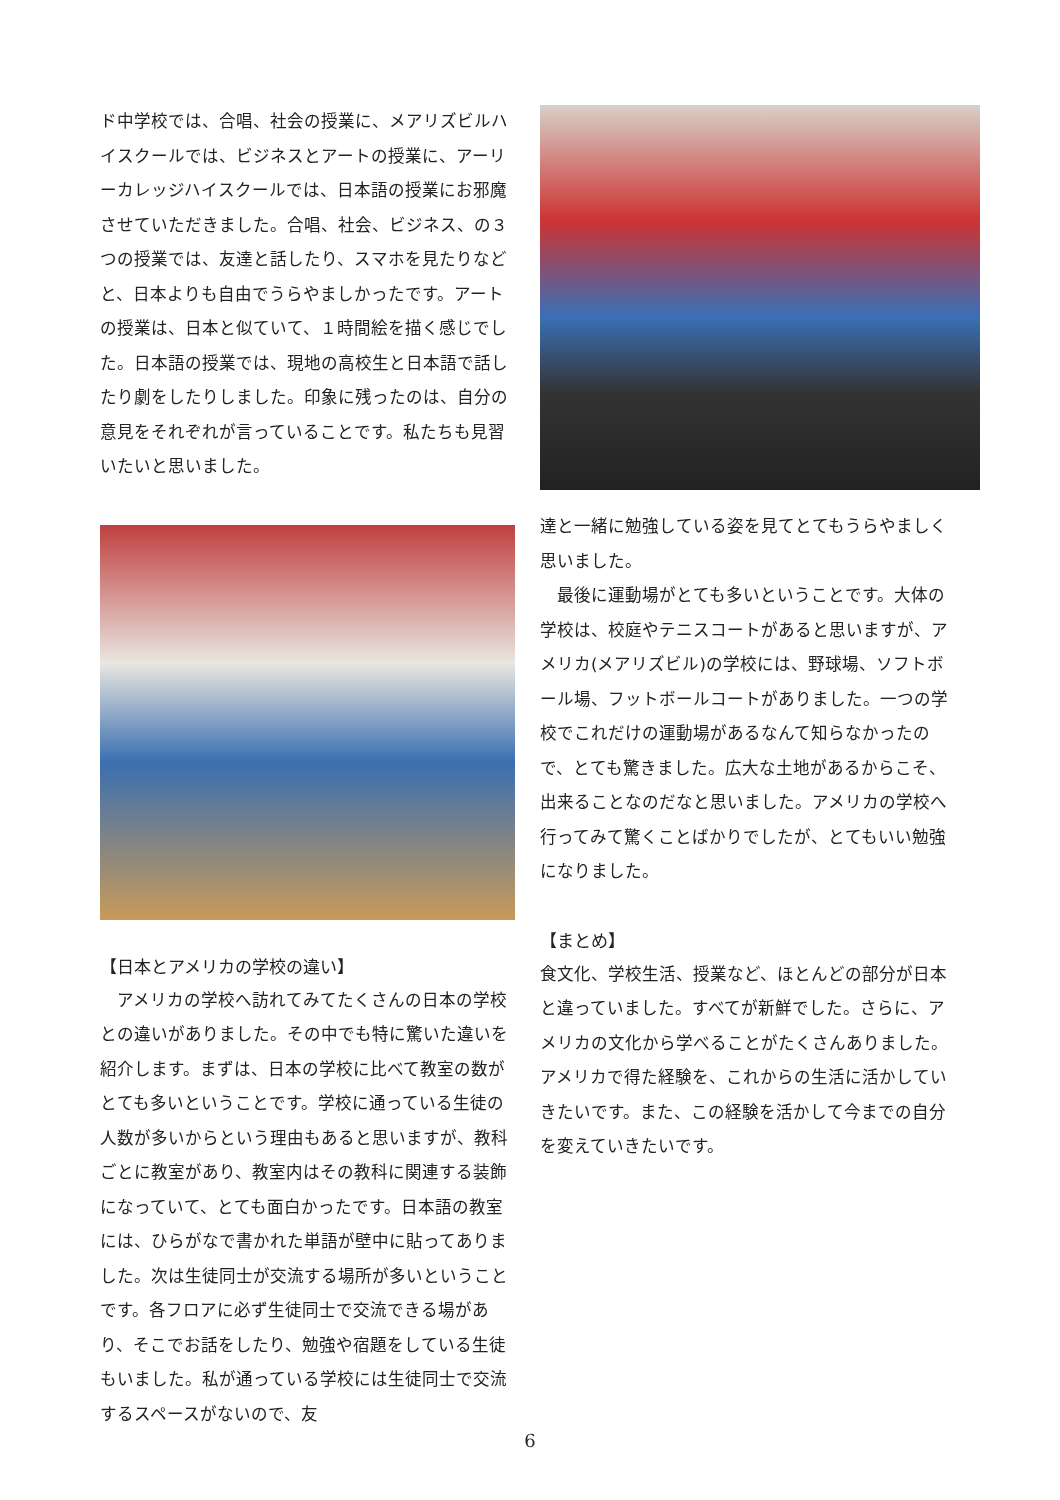ド中学校では、合唱、社会の授業に、メアリズビルハイスクールでは、ビジネスとアートの授業に、アーリーカレッジハイスクールでは、日本語の授業にお邪魔させていただきました。合唱、社会、ビジネス、の３つの授業では、友達と話したり、スマホを見たりなどと、日本よりも自由でうらやましかったです。アートの授業は、日本と似ていて、１時間絵を描く感じでした。日本語の授業では、現地の高校生と日本語で話したり劇をしたりしました。印象に残ったのは、自分の意見をそれぞれが言っていることです。私たちも見習いたいと思いました。
【日本とアメリカの学校の違い】
　アメリカの学校へ訪れてみてたくさんの日本の学校との違いがありました。その中でも特に驚いた違いを紹介します。まずは、日本の学校に比べて教室の数がとても多いということです。学校に通っている生徒の人数が多いからという理由もあると思いますが、教科ごとに教室があり、教室内はその教科に関連する装飾になっていて、とても面白かったです。日本語の教室には、ひらがなで書かれた単語が壁中に貼ってありました。次は生徒同士が交流する場所が多いということです。各フロアに必ず生徒同士で交流できる場があり、そこでお話をしたり、勉強や宿題をしている生徒もいました。私が通っている学校には生徒同士で交流するスペースがないので、友
達と一緒に勉強している姿を見てとてもうらやましく思いました。
　最後に運動場がとても多いということです。大体の学校は、校庭やテニスコートがあると思いますが、アメリカ(メアリズビル)の学校には、野球場、ソフトボール場、フットボールコートがありました。一つの学校でこれだけの運動場があるなんて知らなかったので、とても驚きました。広大な土地があるからこそ、出来ることなのだなと思いました。アメリカの学校へ行ってみて驚くことばかりでしたが、とてもいい勉強になりました。
【まとめ】
食文化、学校生活、授業など、ほとんどの部分が日本と違っていました。すべてが新鮮でした。さらに、アメリカの文化から学べることがたくさんありました。アメリカで得た経験を、これからの生活に活かしていきたいです。また、この経験を活かして今までの自分を変えていきたいです。
6